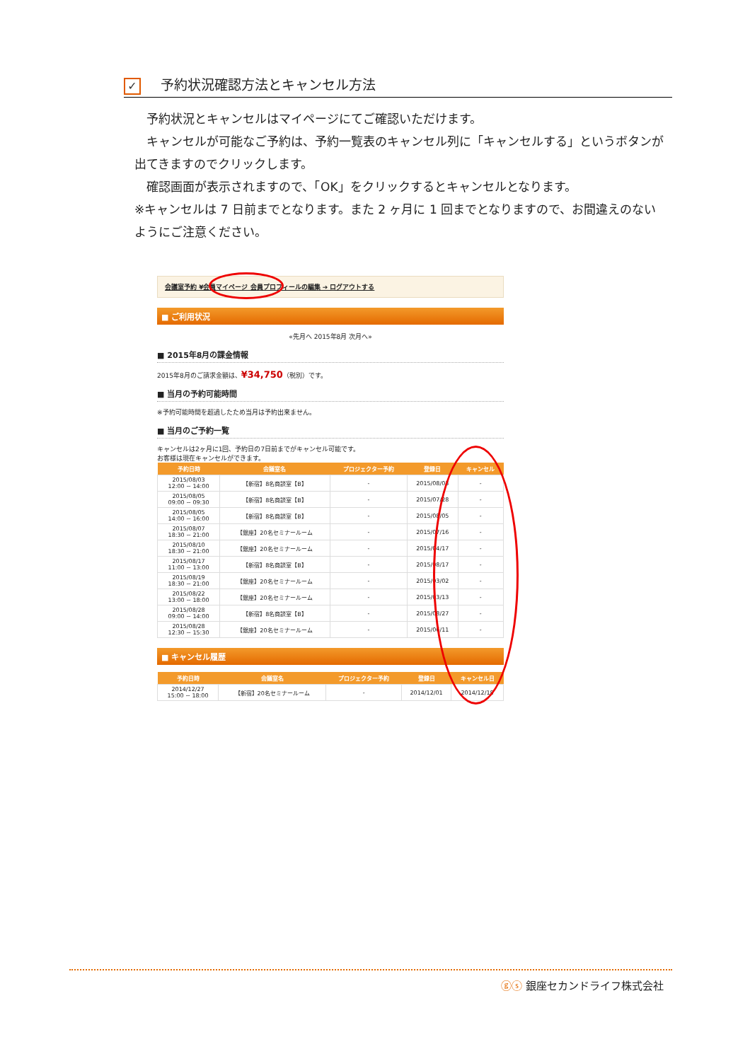✓ 予約状況確認方法とキャンセル方法
　予約状況とキャンセルはマイページにてご確認いただけます。
　キャンセルが可能なご予約は、予約一覧表のキャンセル列に「キャンセルする」というボタンが出てきますのでクリックします。
　確認画面が表示されますので、「OK」をクリックするとキャンセルとなります。
※キャンセルは 7 日前までとなります。また 2 ヶ月に 1 回までとなりますので、お間違えのないようにご注意ください。
会議室予約 ¥会員マイページ 会員プロフィールの編集 ➔ ログアウトする
■ ご利用状況
«先月へ 2015年8月 次月へ»
■ 2015年8月の課金情報
2015年8月のご請求金額は、¥34,750（税別）です。
■ 当月の予約可能時間
※予約可能時間を超過したため当月は予約出来ません。
■ 当月のご予約一覧
キャンセルは2ヶ月に1回、予約日の7日前までがキャンセル可能です。
お客様は現在キャンセルができます。
| 予約日時 | 会議室名 | プロジェクター予約 | 登録日 | キャンセル |
| --- | --- | --- | --- | --- |
| 2015/08/03 12:00 ~ 14:00 | 【新宿】8名商談室【B】 | - | 2015/08/03 | - |
| 2015/08/05 09:00 ~ 09:30 | 【新宿】8名商談室【B】 | - | 2015/07/28 | - |
| 2015/08/05 14:00 ~ 16:00 | 【新宿】8名商談室【B】 | - | 2015/08/05 | - |
| 2015/08/07 18:30 ~ 21:00 | 【銀座】20名セミナールーム | - | 2015/07/16 | - |
| 2015/08/10 18:30 ~ 21:00 | 【銀座】20名セミナールーム | - | 2015/04/17 | - |
| 2015/08/17 11:00 ~ 13:00 | 【新宿】8名商談室【B】 | - | 2015/08/17 | - |
| 2015/08/19 18:30 ~ 21:00 | 【銀座】20名セミナールーム | - | 2015/03/02 | - |
| 2015/08/22 13:00 ~ 18:00 | 【銀座】20名セミナールーム | - | 2015/03/13 | - |
| 2015/08/28 09:00 ~ 14:00 | 【新宿】8名商談室【B】 | - | 2015/08/27 | - |
| 2015/08/28 12:30 ~ 15:30 | 【銀座】20名セミナールーム | - | 2015/06/11 | - |
■ キャンセル履歴
| 予約日時 | 会議室名 | プロジェクター予約 | 登録日 | キャンセル日 |
| --- | --- | --- | --- | --- |
| 2014/12/27 15:00 ~ 18:00 | 【新宿】20名セミナールーム | - | 2014/12/01 | 2014/12/18 |
ⓖⓢ 銀座セカンドライフ株式会社